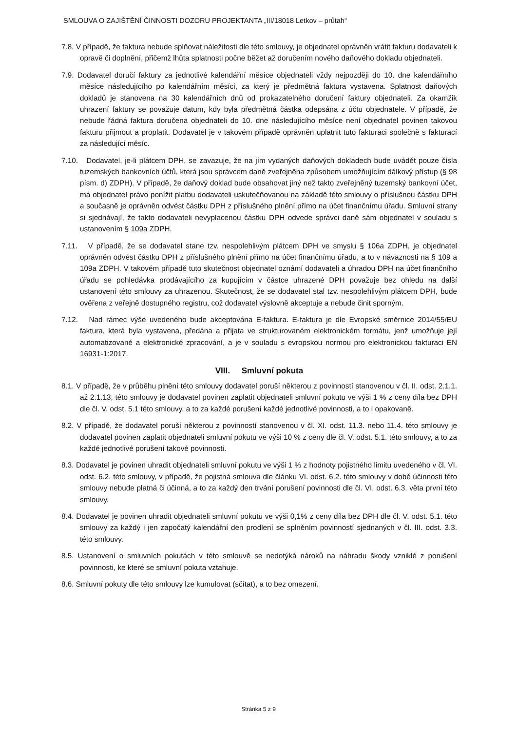SMLOUVA O ZAJIŠTĚNÍ ČINNOSTI DOZORU PROJEKTANTA „III/18018 Letkov – průtah“
7.8. V případě, že faktura nebude splňovat náležitosti dle této smlouvy, je objednatel oprávněn vrátit fakturu dodavateli k opravě či doplnění, přičemž lhůta splatnosti počne běžet až doručením nového daňového dokladu objednateli.
7.9. Dodavatel doručí faktury za jednotlivé kalendářní měsíce objednateli vždy nejpozději do 10. dne kalendářního měsíce následujícího po kalendářním měsíci, za který je předmětná faktura vystavena. Splatnost daňových dokladů je stanovena na 30 kalendářních dnů od prokazatelného doručení faktury objednateli. Za okamžik uhrazení faktury se považuje datum, kdy byla předmětná částka odepsána z účtu objednatele. V případě, že nebude řádná faktura doručena objednateli do 10. dne následujícího měsíce není objednatel povinen takovou fakturu přijmout a proplatit. Dodavatel je v takovém případě oprávněn uplatnit tuto fakturaci společně s fakturací za následující měsíc.
7.10. Dodavatel, je-li plátcem DPH, se zavazuje, že na jím vydaných daňových dokladech bude uvádět pouze čísla tuzemských bankovních účtů, která jsou správcem daně zveřejněna způsobem umožňujícím dálkový přístup (§ 98 písm. d) ZDPH). V případě, že daňový doklad bude obsahovat jiný než takto zveřejněný tuzemský bankovní účet, má objednatel právo ponížit platbu dodavateli uskutečňovanou na základě této smlouvy o příslušnou částku DPH a současně je oprávněn odvést částku DPH z příslušného plnění přímo na účet finančnímu úřadu. Smluvní strany si sjednávají, že takto dodavateli nevyplacenou částku DPH odvede správci daně sám objednatel v souladu s ustanovením § 109a ZDPH.
7.11. V případě, že se dodavatel stane tzv. nespolehlivým plátcem DPH ve smyslu § 106a ZDPH, je objednatel oprávněn odvést částku DPH z příslušného plnění přímo na účet finančnímu úřadu, a to v návaznosti na § 109 a 109a ZDPH. V takovém případě tuto skutečnost objednatel oznámí dodavateli a úhradou DPH na účet finančního úřadu se pohledávka prodávajícího za kupujícím v částce uhrazené DPH považuje bez ohledu na další ustanovení této smlouvy za uhrazenou. Skutečnost, že se dodavatel stal tzv. nespolehlivým plátcem DPH, bude ověřena z veřejně dostupného registru, což dodavatel výslovně akceptuje a nebude činit sporným.
7.12. Nad rámec výše uvedeného bude akceptována E-faktura. E-faktura je dle Evropské směrnice 2014/55/EU faktura, která byla vystavena, předána a přijata ve strukturovaném elektronickém formátu, jenž umožňuje její automatizované a elektronické zpracování, a je v souladu s evropskou normou pro elektronickou fakturaci EN 16931-1:2017.
VIII. Smluvní pokuta
8.1. V případě, že v průběhu plnění této smlouvy dodavatel poruší některou z povinností stanovenou v čl. II. odst. 2.1.1. až 2.1.13, této smlouvy je dodavatel povinen zaplatit objednateli smluvní pokutu ve výši 1 % z ceny díla bez DPH dle čl. V. odst. 5.1 této smlouvy, a to za každé porušení každé jednotlivé povinnosti, a to i opakovaně.
8.2. V případě, že dodavatel poruší některou z povinností stanovenou v čl. XI. odst. 11.3. nebo 11.4. této smlouvy je dodavatel povinen zaplatit objednateli smluvní pokutu ve výši 10 % z ceny dle čl. V. odst. 5.1. této smlouvy, a to za každé jednotlivé porušení takové povinnosti.
8.3. Dodavatel je povinen uhradit objednateli smluvní pokutu ve výši 1 % z hodnoty pojistného limitu uvedeného v čl. VI. odst. 6.2. této smlouvy, v případě, že pojistná smlouva dle článku VI. odst. 6.2. této smlouvy v době účinnosti této smlouvy nebude platná či účinná, a to za každý den trvání porušení povinnosti dle čl. VI. odst. 6.3. věta první této smlouvy.
8.4. Dodavatel je povinen uhradit objednateli smluvní pokutu ve výši 0,1% z ceny díla bez DPH dle čl. V. odst. 5.1. této smlouvy za každý i jen započatý kalendářní den prodlení se splněním povinností sjednaných v čl. III. odst. 3.3. této smlouvy.
8.5. Ustanovení o smluvních pokutách v této smlouvě se nedotýká nároků na náhradu škody vzniklé z porušení povinnosti, ke které se smluvní pokuta vztahuje.
8.6. Smluvní pokuty dle této smlouvy lze kumulovat (sčítat), a to bez omezení.
Stránka 5 z 9